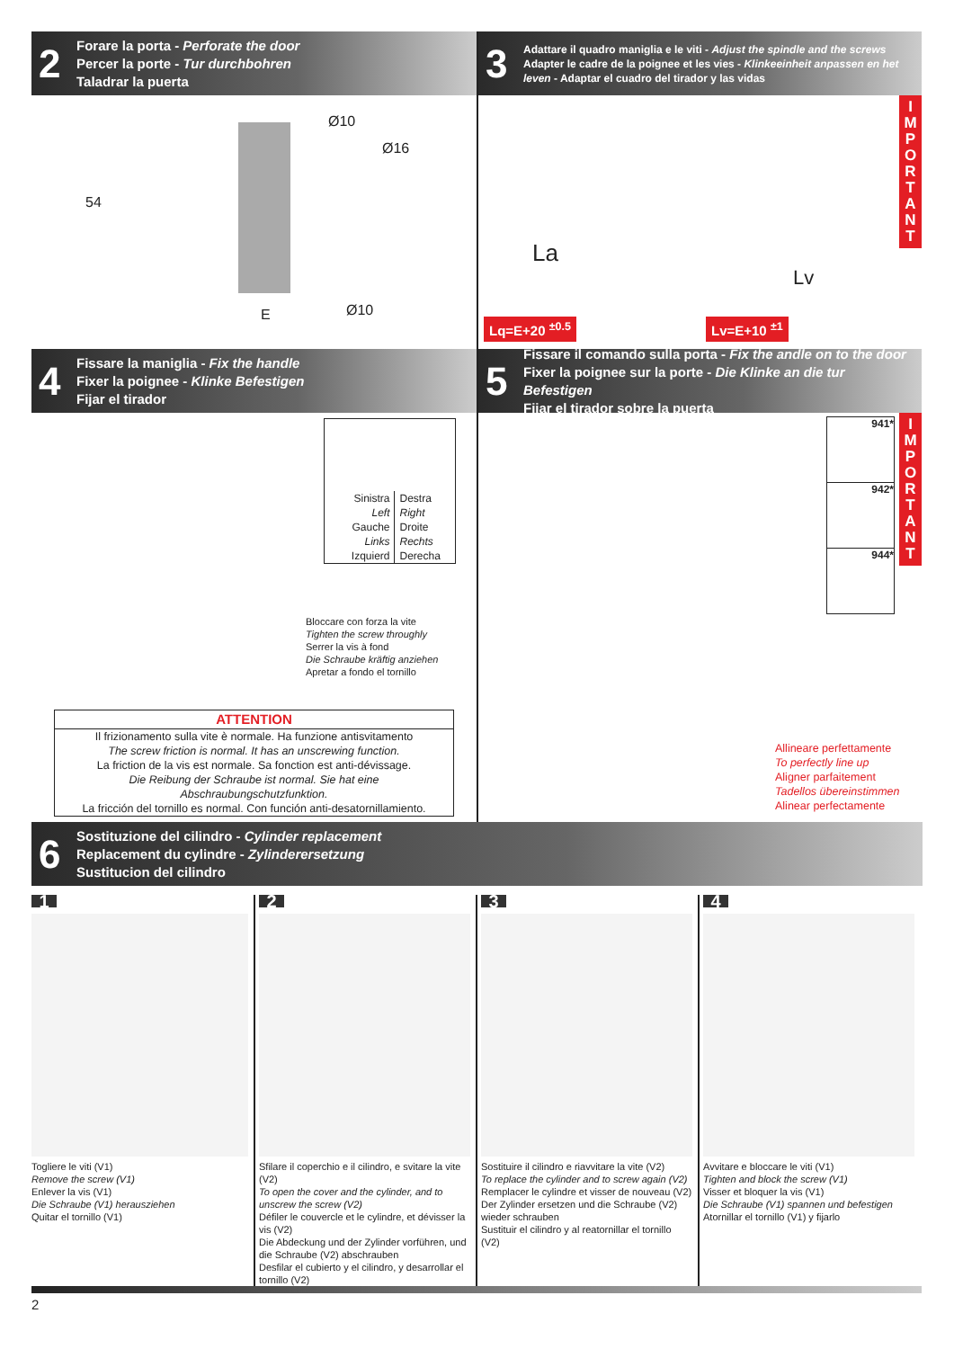2
Forare la porta - Perforate the door
Percer la porte - Tur durchbohren
Taladrar la puerta
54
Ø10
Ø16
Ø10 E
3
Adattare il quadro maniglia e le viti - Adjust the spindle and the screws
Adapter le cadre de la poignee et les vies - Klinkeeinheit anpassen en het leven - Adaptar el cuadro del tirador y las vidas
La
Lv
I
M
P
O
R
T
A
N
T
Lq=E+20 <sup>±0.5</sup> Lv=E+10 <sup>±1</sup>
4
Fissare la maniglia - Fix the handle
Fixer la poignee - Klinke Befestigen
Fijar el tirador
Sinistra
Left
Gauche
Links
Izquierd
Destra
Right
Droite
Rechts
Derecha
Bloccare con forza la vite
Tighten the screw throughly
Serrer la vis à fond
Die Schraube kräftig anziehen
Apretar a fondo el tornillo
ATTENTION
Il frizionamento sulla vite è normale. Ha funzione antisvitamento
The screw friction is normal. It has an unscrewing function.
La friction de la vis est normale. Sa fonction est anti-dévissage.
Die Reibung der Schraube ist normal. Sie hat eine Abschraubungschutzfunktion.
La fricción del tornillo es normal. Con función anti-desatornillamiento.
5
Fissare il comando sulla porta - Fix the andle on to the door
Fixer la poignee sur la porte - Die Klinke an die tur Befestigen
Fijar el tirador sobre la puerta
I
M
P
O
R
T
A
N
T
941*
942*
944*
Allineare perfettamente
To perfectly line up
Aligner parfaitement
Tadellos übereinstimmen
Alinear perfectamente
6
Sostituzione del cilindro - Cylinder replacement
Replacement du cylindre - Zylinderersetzung
Sustitucion del cilindro
1
Togliere le viti (V1)
Remove the screw (V1)
Enlever la vis (V1)
Die Schraube (V1) herausziehen
Quitar el tornillo (V1)
2
Sfilare il coperchio e il cilindro, e svitare la vite (V2)
To open the cover and the cylinder, and to unscrew the screw (V2)
Défiler le couvercle et le cylindre, et dévisser la vis (V2)
Die Abdeckung und der Zylinder vorführen, und die Schraube (V2) abschrauben
Desfilar el cubierto y el cilindro, y desarrollar el tornillo (V2)
3
Sostituire il cilindro e riavvitare la vite (V2)
To replace the cylinder and to screw again (V2)
Remplacer le cylindre et visser de nouveau (V2)
Der Zylinder ersetzen und die Schraube (V2) wieder schrauben
Sustituir el cilindro y al reatornillar el tornillo (V2)
4
Avvitare e bloccare le viti (V1)
Tighten and block the screw (V1)
Visser et bloquer la vis (V1)
Die Schraube (V1) spannen und befestigen
Atornillar el tornillo (V1) y fijarlo
2